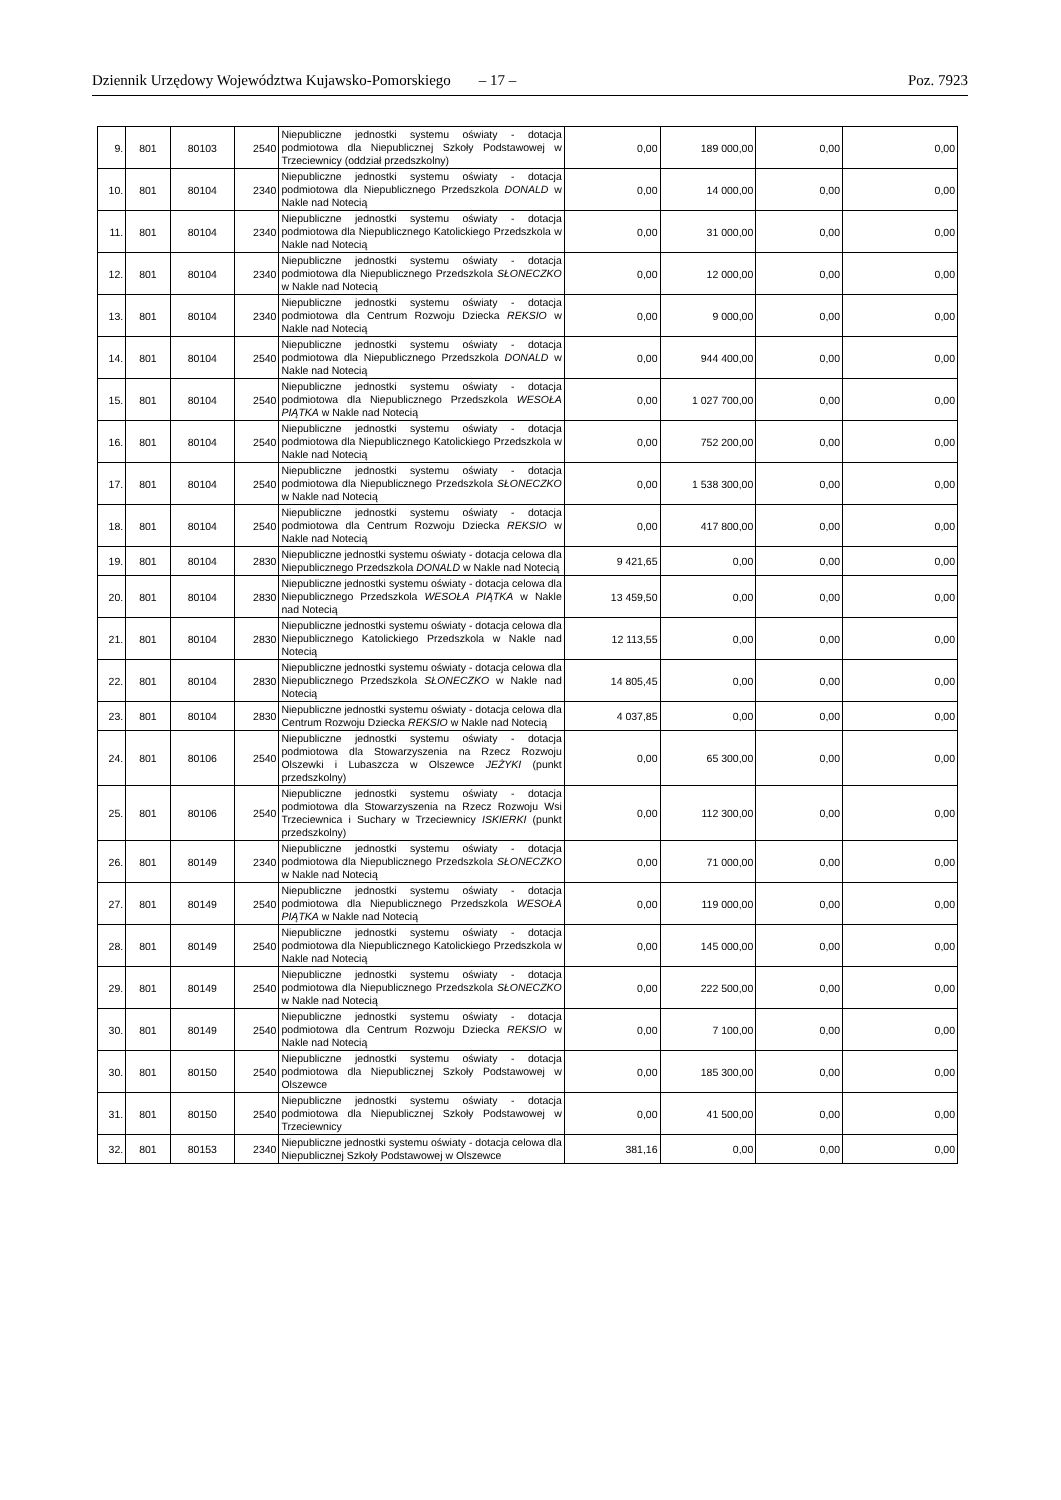Dziennik Urzędowy Województwa Kujawsko-Pomorskiego – 17 – Poz. 7923
| 9. | 801 | 80103 | 2540 | Niepubliczne jednostki systemu oświaty - dotacja podmiotowa dla Niepublicznej Szkoły Podstawowej w Trzeciewnicy (oddział przedszkolny) | 0,00 | 189 000,00 | 0,00 | 0,00 |
| 10. | 801 | 80104 | 2340 | Niepubliczne jednostki systemu oświaty - dotacja podmiotowa dla Niepublicznego Przedszkola DONALD w Nakle nad Notecią | 0,00 | 14 000,00 | 0,00 | 0,00 |
| 11. | 801 | 80104 | 2340 | Niepubliczne jednostki systemu oświaty - dotacja podmiotowa dla Niepublicznego Katolickiego Przedszkola w Nakle nad Notecią | 0,00 | 31 000,00 | 0,00 | 0,00 |
| 12. | 801 | 80104 | 2340 | Niepubliczne jednostki systemu oświaty - dotacja podmiotowa dla Niepublicznego Przedszkola SŁONECZKO w Nakle nad Notecią | 0,00 | 12 000,00 | 0,00 | 0,00 |
| 13. | 801 | 80104 | 2340 | Niepubliczne jednostki systemu oświaty - dotacja podmiotowa dla Centrum Rozwoju Dziecka REKSIO w Nakle nad Notecią | 0,00 | 9 000,00 | 0,00 | 0,00 |
| 14. | 801 | 80104 | 2540 | Niepubliczne jednostki systemu oświaty - dotacja podmiotowa dla Niepublicznego Przedszkola DONALD w Nakle nad Notecią | 0,00 | 944 400,00 | 0,00 | 0,00 |
| 15. | 801 | 80104 | 2540 | Niepubliczne jednostki systemu oświaty - dotacja podmiotowa dla Niepublicznego Przedszkola WESOŁA PIĄTKA w Nakle nad Notecią | 0,00 | 1 027 700,00 | 0,00 | 0,00 |
| 16. | 801 | 80104 | 2540 | Niepubliczne jednostki systemu oświaty - dotacja podmiotowa dla Niepublicznego Katolickiego Przedszkola w Nakle nad Notecią | 0,00 | 752 200,00 | 0,00 | 0,00 |
| 17. | 801 | 80104 | 2540 | Niepubliczne jednostki systemu oświaty - dotacja podmiotowa dla Niepublicznego Przedszkola SŁONECZKO w Nakle nad Notecią | 0,00 | 1 538 300,00 | 0,00 | 0,00 |
| 18. | 801 | 80104 | 2540 | Niepubliczne jednostki systemu oświaty - dotacja podmiotowa dla Centrum Rozwoju Dziecka REKSIO w Nakle nad Notecią | 0,00 | 417 800,00 | 0,00 | 0,00 |
| 19. | 801 | 80104 | 2830 | Niepubliczne jednostki systemu oświaty - dotacja celowa dla Niepublicznego Przedszkola DONALD w Nakle nad Notecią | 9 421,65 | 0,00 | 0,00 | 0,00 |
| 20. | 801 | 80104 | 2830 | Niepubliczne jednostki systemu oświaty - dotacja celowa dla Niepublicznego Przedszkola WESOŁA PIĄTKA w Nakle nad Notecią | 13 459,50 | 0,00 | 0,00 | 0,00 |
| 21. | 801 | 80104 | 2830 | Niepubliczne jednostki systemu oświaty - dotacja celowa dla Niepublicznego Katolickiego Przedszkola w Nakle nad Notecią | 12 113,55 | 0,00 | 0,00 | 0,00 |
| 22. | 801 | 80104 | 2830 | Niepubliczne jednostki systemu oświaty - dotacja celowa dla Niepublicznego Przedszkola SŁONECZKO w Nakle nad Notecią | 14 805,45 | 0,00 | 0,00 | 0,00 |
| 23. | 801 | 80104 | 2830 | Niepubliczne jednostki systemu oświaty - dotacja celowa dla Centrum Rozwoju Dziecka REKSIO w Nakle nad Notecią | 4 037,85 | 0,00 | 0,00 | 0,00 |
| 24. | 801 | 80106 | 2540 | Niepubliczne jednostki systemu oświaty - dotacja podmiotowa dla Stowarzyszenia na Rzecz Rozwoju Olszewki i Lubaszcza w Olszewce JEŻYKI (punkt przedszkolny) | 0,00 | 65 300,00 | 0,00 | 0,00 |
| 25. | 801 | 80106 | 2540 | Niepubliczne jednostki systemu oświaty - dotacja podmiotowa dla Stowarzyszenia na Rzecz Rozwoju Wsi Trzeciewnica i Suchary w Trzeciewnicy ISKIERKI (punkt przedszkolny) | 0,00 | 112 300,00 | 0,00 | 0,00 |
| 26. | 801 | 80149 | 2340 | Niepubliczne jednostki systemu oświaty - dotacja podmiotowa dla Niepublicznego Przedszkola SŁONECZKO w Nakle nad Notecią | 0,00 | 71 000,00 | 0,00 | 0,00 |
| 27. | 801 | 80149 | 2540 | Niepubliczne jednostki systemu oświaty - dotacja podmiotowa dla Niepublicznego Przedszkola WESOŁA PIĄTKA w Nakle nad Notecią | 0,00 | 119 000,00 | 0,00 | 0,00 |
| 28. | 801 | 80149 | 2540 | Niepubliczne jednostki systemu oświaty - dotacja podmiotowa dla Niepublicznego Katolickiego Przedszkola w Nakle nad Notecią | 0,00 | 145 000,00 | 0,00 | 0,00 |
| 29. | 801 | 80149 | 2540 | Niepubliczne jednostki systemu oświaty - dotacja podmiotowa dla Niepublicznego Przedszkola SŁONECZKO w Nakle nad Notecią | 0,00 | 222 500,00 | 0,00 | 0,00 |
| 30. | 801 | 80149 | 2540 | Niepubliczne jednostki systemu oświaty - dotacja podmiotowa dla Centrum Rozwoju Dziecka REKSIO w Nakle nad Notecią | 0,00 | 7 100,00 | 0,00 | 0,00 |
| 30. | 801 | 80150 | 2540 | Niepubliczne jednostki systemu oświaty - dotacja podmiotowa dla Niepublicznej Szkoły Podstawowej w Olszewce | 0,00 | 185 300,00 | 0,00 | 0,00 |
| 31. | 801 | 80150 | 2540 | Niepubliczne jednostki systemu oświaty - dotacja podmiotowa dla Niepublicznej Szkoły Podstawowej w Trzeciewnicy | 0,00 | 41 500,00 | 0,00 | 0,00 |
| 32. | 801 | 80153 | 2340 | Niepubliczne jednostki systemu oświaty - dotacja celowa dla Niepublicznej Szkoły Podstawowej w Olszewce | 381,16 | 0,00 | 0,00 | 0,00 |